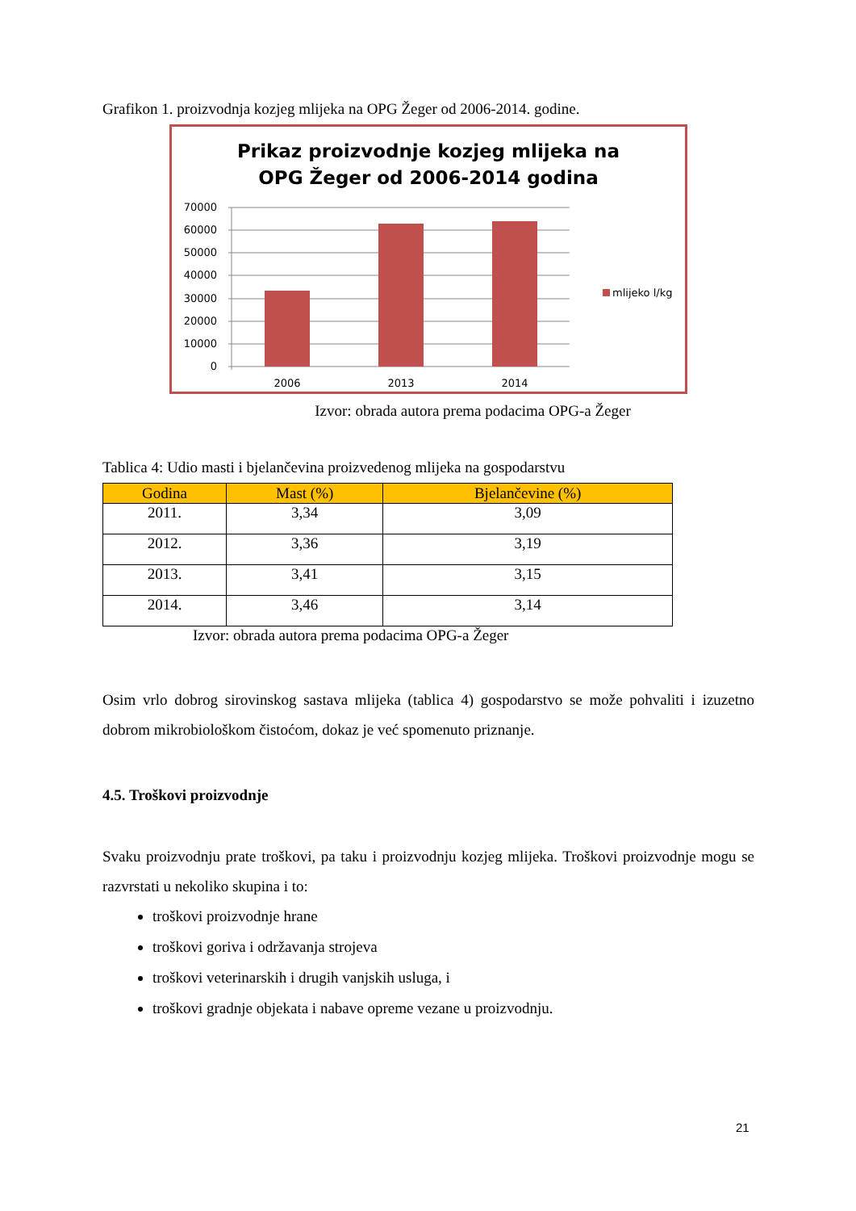Grafikon 1. proizvodnja kozjeg mlijeka na OPG Žeger od 2006-2014. godine.
Prikaz proizvodnje kozjeg mlijeka na
OPG Žeger od 2006-2014 godina
70000
60000
50000
40000
30000
20000
10000
0
2006
2013
2014
mlijeko l/kg
Izvor: obrada autora prema podacima OPG-a Žeger
Tablica 4: Udio masti i bjelančevina proizvedenog mlijeka na gospodarstvu
| Godina | Mast (%) | Bjelančevine (%) |
| --- | --- | --- |
| 2011. | 3,34 | 3,09 |
| 2012. | 3,36 | 3,19 |
| 2013. | 3,41 | 3,15 |
| 2014. | 3,46 | 3,14 |
Izvor: obrada autora prema podacima OPG-a Žeger
Osim vrlo dobrog sirovinskog sastava mlijeka (tablica 4) gospodarstvo se može pohvaliti i izuzetno dobrom mikrobiološkom čistoćom, dokaz je već spomenuto priznanje.
4.5. Troškovi proizvodnje
Svaku proizvodnju prate troškovi, pa taku i proizvodnju kozjeg mlijeka. Troškovi proizvodnje mogu se razvrstati u nekoliko skupina i to:
troškovi proizvodnje hrane
troškovi goriva i održavanja strojeva
troškovi veterinarskih i drugih vanjskih usluga, i
troškovi gradnje objekata i nabave opreme vezane u proizvodnju.
21